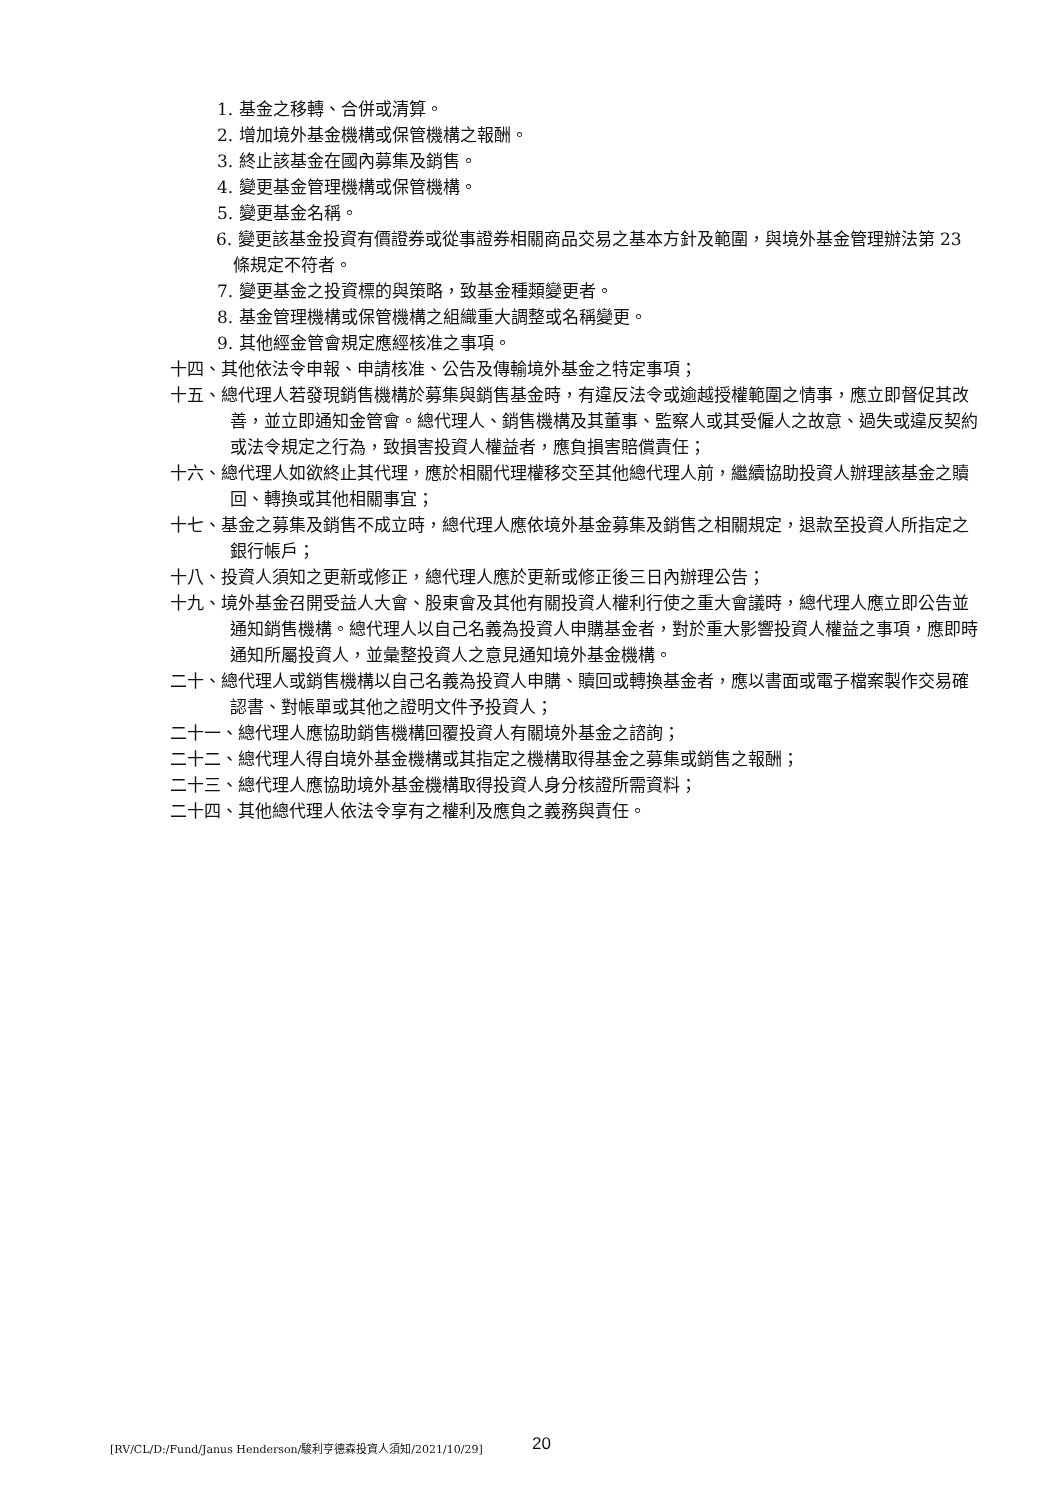1. 基金之移轉、合併或清算。
2. 增加境外基金機構或保管機構之報酬。
3. 終止該基金在國內募集及銷售。
4. 變更基金管理機構或保管機構。
5. 變更基金名稱。
6. 變更該基金投資有價證券或從事證券相關商品交易之基本方針及範圍，與境外基金管理辦法第 23 條規定不符者。
7. 變更基金之投資標的與策略，致基金種類變更者。
8. 基金管理機構或保管機構之組織重大調整或名稱變更。
9. 其他經金管會規定應經核准之事項。
十四、其他依法令申報、申請核准、公告及傳輸境外基金之特定事項；
十五、總代理人若發現銷售機構於募集與銷售基金時，有違反法令或逾越授權範圍之情事，應立即督促其改善，並立即通知金管會。總代理人、銷售機構及其董事、監察人或其受僱人之故意、過失或違反契約或法令規定之行為，致損害投資人權益者，應負損害賠償責任；
十六、總代理人如欲終止其代理，應於相關代理權移交至其他總代理人前，繼續協助投資人辦理該基金之贖回、轉換或其他相關事宜；
十七、基金之募集及銷售不成立時，總代理人應依境外基金募集及銷售之相關規定，退款至投資人所指定之銀行帳戶；
十八、投資人須知之更新或修正，總代理人應於更新或修正後三日內辦理公告；
十九、境外基金召開受益人大會、股東會及其他有關投資人權利行使之重大會議時，總代理人應立即公告並通知銷售機構。總代理人以自己名義為投資人申購基金者，對於重大影響投資人權益之事項，應即時通知所屬投資人，並彙整投資人之意見通知境外基金機構。
二十、總代理人或銷售機構以自己名義為投資人申購、贖回或轉換基金者，應以書面或電子檔案製作交易確認書、對帳單或其他之證明文件予投資人；
二十一、總代理人應協助銷售機構回覆投資人有關境外基金之諮詢；
二十二、總代理人得自境外基金機構或其指定之機構取得基金之募集或銷售之報酬；
二十三、總代理人應協助境外基金機構取得投資人身分核證所需資料；
二十四、其他總代理人依法令享有之權利及應負之義務與責任。
[RV/CL/D:/Fund/Janus Henderson/駿利亨德森投資人須知/2021/10/29] 20